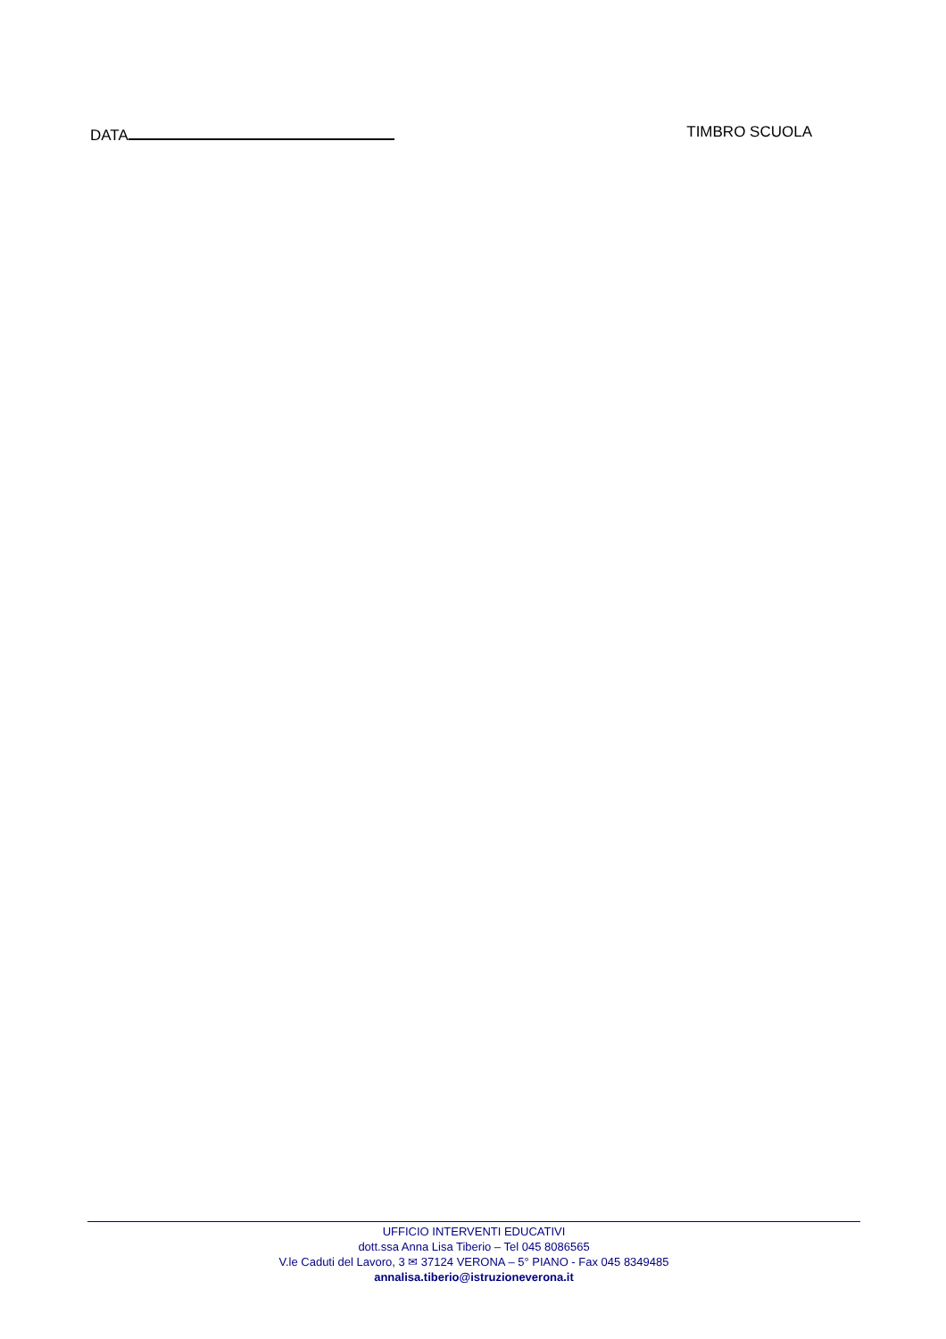DATA TIMBRO SCUOLA
UFFICIO INTERVENTI EDUCATIVI
dott.ssa Anna Lisa Tiberio – Tel 045 8086565
V.le Caduti del Lavoro, 3 ✉ 37124 VERONA – 5° PIANO - Fax 045 8349485
annalisa.tiberio@istruzioneverona.it